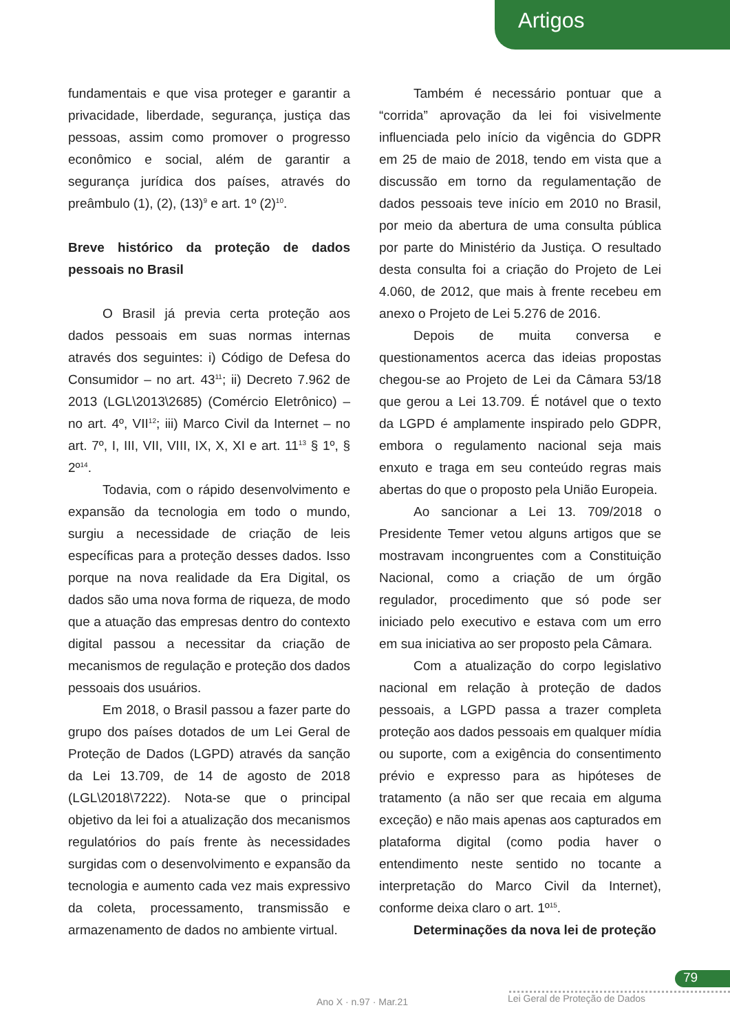Artigos
fundamentais e que visa proteger e garantir a privacidade, liberdade, segurança, justiça das pessoas, assim como promover o progresso econômico e social, além de garantir a segurança jurídica dos países, através do preâmbulo (1), (2), (13)<sup>9</sup> e art. 1º (2)<sup>10</sup>.
Breve histórico da proteção de dados pessoais no Brasil
O Brasil já previa certa proteção aos dados pessoais em suas normas internas através dos seguintes: i) Código de Defesa do Consumidor – no art. 43<sup>11</sup>; ii) Decreto 7.962 de 2013 (LGL\2013\2685) (Comércio Eletrônico) – no art. 4º, VII<sup>12</sup>; iii) Marco Civil da Internet – no art. 7º, I, III, VII, VIII, IX, X, XI e art. 11<sup>13</sup> § 1º, § 2º<sup>14</sup>.
Todavia, com o rápido desenvolvimento e expansão da tecnologia em todo o mundo, surgiu a necessidade de criação de leis específicas para a proteção desses dados. Isso porque na nova realidade da Era Digital, os dados são uma nova forma de riqueza, de modo que a atuação das empresas dentro do contexto digital passou a necessitar da criação de mecanismos de regulação e proteção dos dados pessoais dos usuários.
Em 2018, o Brasil passou a fazer parte do grupo dos países dotados de um Lei Geral de Proteção de Dados (LGPD) através da sanção da Lei 13.709, de 14 de agosto de 2018 (LGL\2018\7222). Nota-se que o principal objetivo da lei foi a atualização dos mecanismos regulatórios do país frente às necessidades surgidas com o desenvolvimento e expansão da tecnologia e aumento cada vez mais expressivo da coleta, processamento, transmissão e armazenamento de dados no ambiente virtual.
Também é necessário pontuar que a “corrida” aprovação da lei foi visivelmente influenciada pelo início da vigência do GDPR em 25 de maio de 2018, tendo em vista que a discussão em torno da regulamentação de dados pessoais teve início em 2010 no Brasil, por meio da abertura de uma consulta pública por parte do Ministério da Justiça. O resultado desta consulta foi a criação do Projeto de Lei 4.060, de 2012, que mais à frente recebeu em anexo o Projeto de Lei 5.276 de 2016.
Depois de muita conversa e questionamentos acerca das ideias propostas chegou-se ao Projeto de Lei da Câmara 53/18 que gerou a Lei 13.709. É notável que o texto da LGPD é amplamente inspirado pelo GDPR, embora o regulamento nacional seja mais enxuto e traga em seu conteúdo regras mais abertas do que o proposto pela União Europeia.
Ao sancionar a Lei 13. 709/2018 o Presidente Temer vetou alguns artigos que se mostravam incongruentes com a Constituição Nacional, como a criação de um órgão regulador, procedimento que só pode ser iniciado pelo executivo e estava com um erro em sua iniciativa ao ser proposto pela Câmara.
Com a atualização do corpo legislativo nacional em relação à proteção de dados pessoais, a LGPD passa a trazer completa proteção aos dados pessoais em qualquer mídia ou suporte, com a exigência do consentimento prévio e expresso para as hipóteses de tratamento (a não ser que recaia em alguma exceção) e não mais apenas aos capturados em plataforma digital (como podia haver o entendimento neste sentido no tocante a interpretação do Marco Civil da Internet), conforme deixa claro o art. 1º<sup>15</sup>.
Determinações da nova lei de proteção
79
Ano X · n.97 · Mar.21 Lei Geral de Proteção de Dados